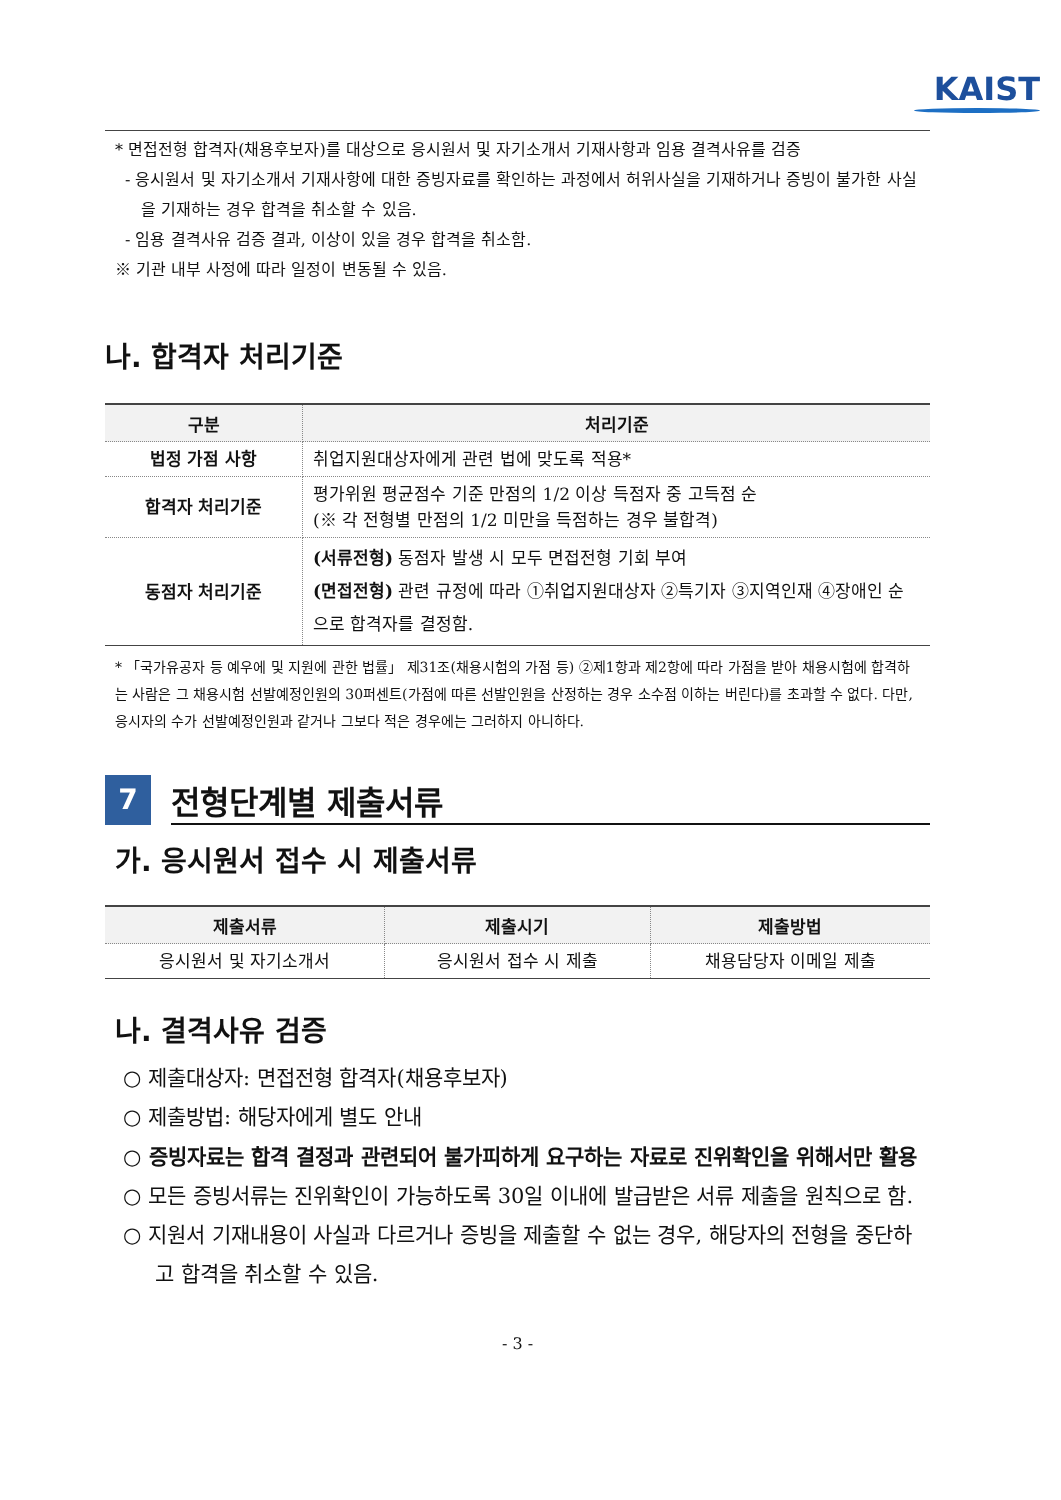KAIST
* 면접전형 합격자(채용후보자)를 대상으로 응시원서 및 자기소개서 기재사항과 임용 결격사유를 검증
- 응시원서 및 자기소개서 기재사항에 대한 증빙자료를 확인하는 과정에서 허위사실을 기재하거나 증빙이 불가한 사실을 기재하는 경우 합격을 취소할 수 있음.
- 임용 결격사유 검증 결과, 이상이 있을 경우 합격을 취소함.
※ 기관 내부 사정에 따라 일정이 변동될 수 있음.
나. 합격자 처리기준
| 구분 | 처리기준 |
| --- | --- |
| 법정 가점 사항 | 취업지원대상자에게 관련 법에 맞도록 적용* |
| 합격자 처리기준 | 평가위원 평균점수 기준 만점의 1/2 이상 득점자 중 고득점 순 (※ 각 전형별 만점의 1/2 미만을 득점하는 경우 불합격) |
| 동점자 처리기준 | (서류전형) 동점자 발생 시 모두 면접전형 기회 부여 (면접전형) 관련 규정에 따라 ①취업지원대상자 ②특기자 ③지역인재 ④장애인 순으로 합격자를 결정함. |
* 「국가유공자 등 예우에 및 지원에 관한 법률」 제31조(채용시험의 가점 등) ②제1항과 제2항에 따라 가점을 받아 채용시험에 합격하는 사람은 그 채용시험 선발예정인원의 30퍼센트(가점에 따른 선발인원을 산정하는 경우 소수점 이하는 버린다)를 초과할 수 없다. 다만, 응시자의 수가 선발예정인원과 같거나 그보다 적은 경우에는 그러하지 아니하다.
7
전형단계별 제출서류
가. 응시원서 접수 시 제출서류
| 제출서류 | 제출시기 | 제출방법 |
| --- | --- | --- |
| 응시원서 및 자기소개서 | 응시원서 접수 시 제출 | 채용담당자 이메일 제출 |
나. 결격사유 검증
○ 제출대상자: 면접전형 합격자(채용후보자)
○ 제출방법: 해당자에게 별도 안내
○ 증빙자료는 합격 결정과 관련되어 불가피하게 요구하는 자료로 진위확인을 위해서만 활용
○ 모든 증빙서류는 진위확인이 가능하도록 30일 이내에 발급받은 서류 제출을 원칙으로 함.
○ 지원서 기재내용이 사실과 다르거나 증빙을 제출할 수 없는 경우, 해당자의 전형을 중단하고 합격을 취소할 수 있음.
- 3 -